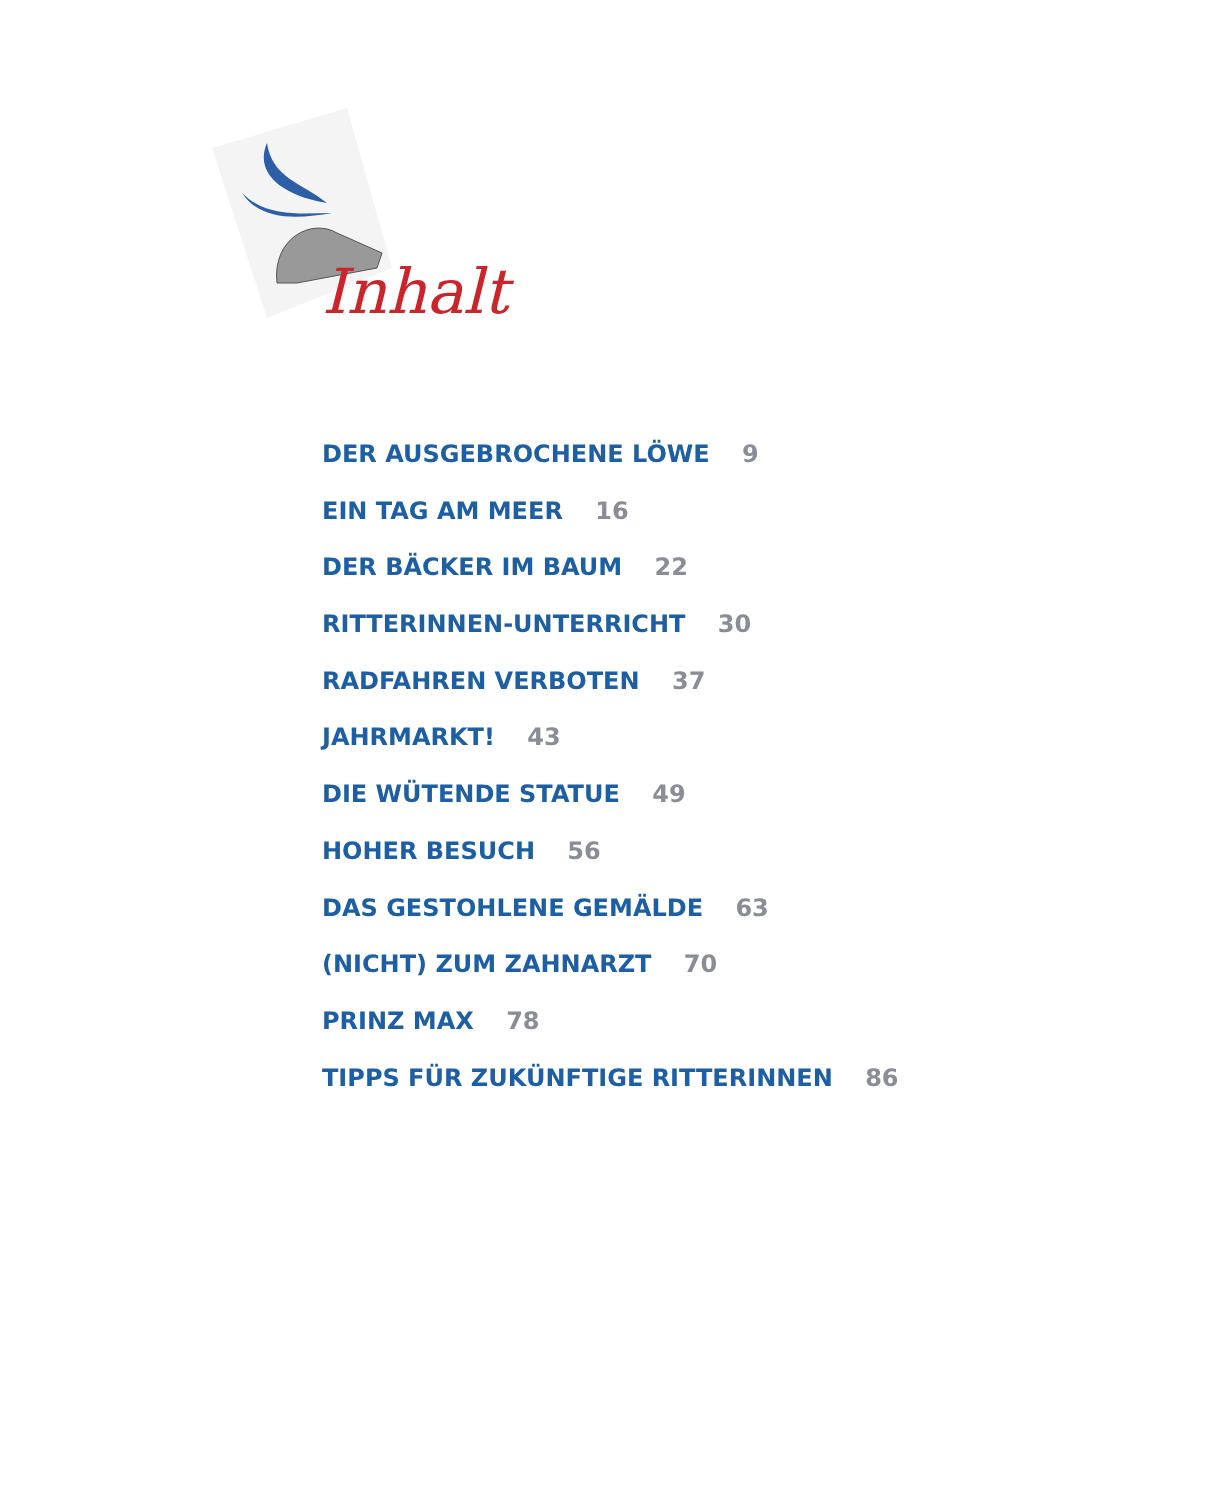Inhalt
DER AUSGEBROCHENE LÖWE 9
EIN TAG AM MEER 16
DER BÄCKER IM BAUM 22
RITTERINNEN-UNTERRICHT 30
RADFAHREN VERBOTEN 37
JAHRMARKT! 43
DIE WÜTENDE STATUE 49
HOHER BESUCH 56
DAS GESTOHLENE GEMÄLDE 63
(NICHT) ZUM ZAHNARZT 70
PRINZ MAX 78
TIPPS FÜR ZUKÜNFTIGE RITTERINNEN 86